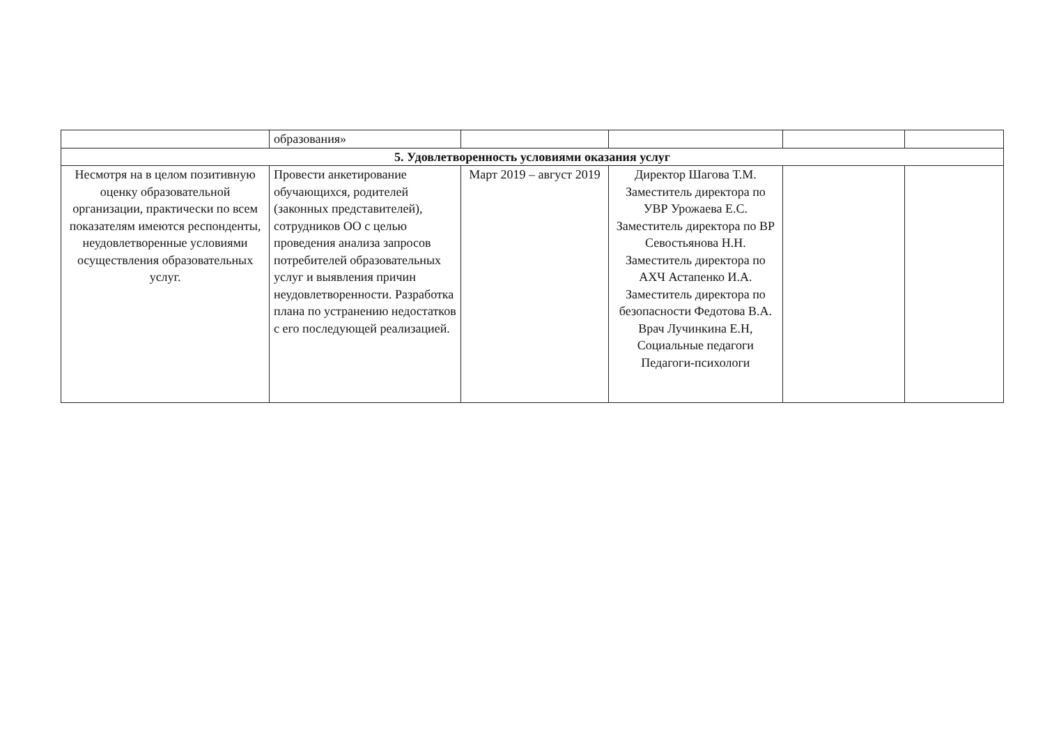| | образования» | | | | |
| 5. Удовлетворенность условиями оказания услуг | | | | | |
| Несмотря на в целом позитивную оценку образовательной организации, практически по всем показателям имеются респонденты, неудовлетворенные условиями осуществления образовательных услуг. | Провести анкетирование обучающихся, родителей (законных представителей), сотрудников ОО с целью проведения анализа запросов потребителей образовательных услуг и выявления причин неудовлетворенности. Разработка плана по устранению недостатков с его последующей реализацией. | Март 2019 – август 2019 | Директор Шагова Т.М. Заместитель директора по УВР Урожаева Е.С. Заместитель директора по ВР Севостьянова Н.Н. Заместитель директора по АХЧ Астапенко И.А. Заместитель директора по безопасности Федотова В.А. Врач Лучинкина Е.Н, Социальные педагоги Педагоги-психологи | | |